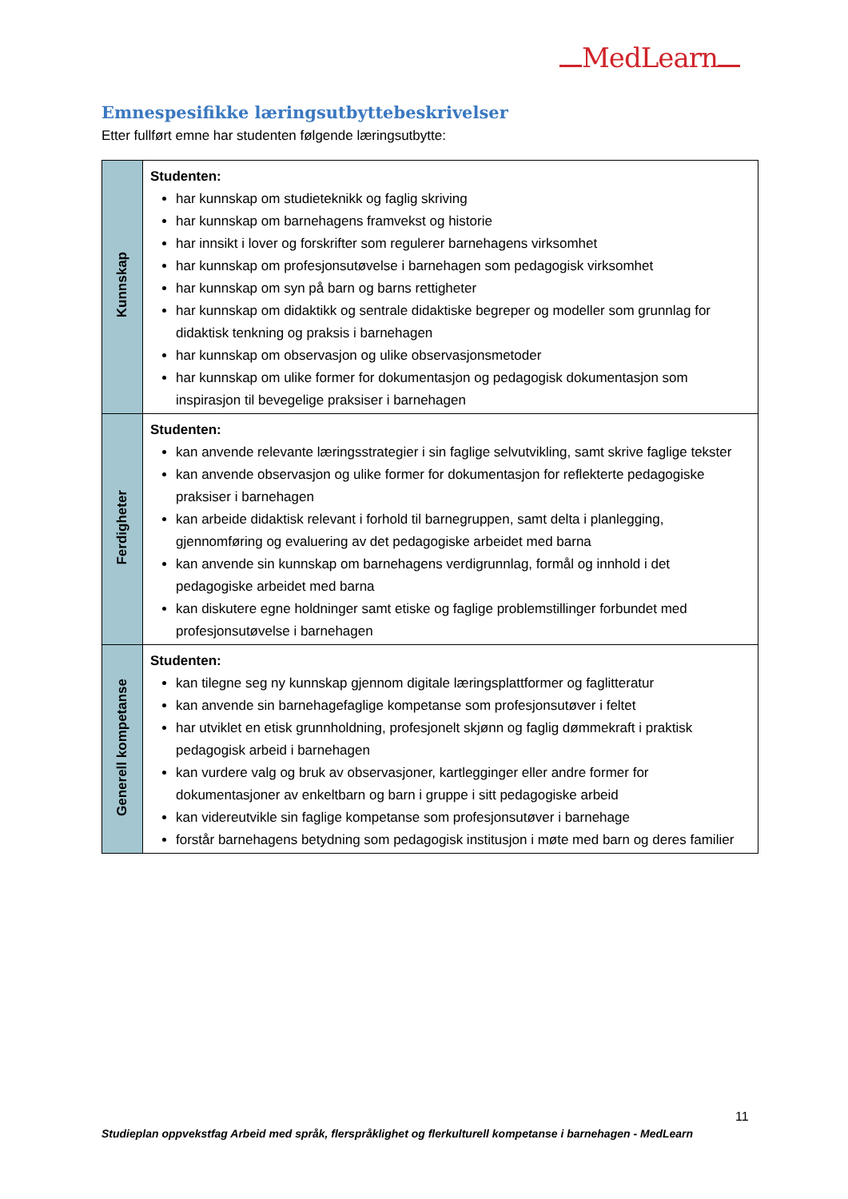MedLearn
Emnespesifikke læringsutbyttebeskrivelser
Etter fullført emne har studenten følgende læringsutbytte:
| Kunnskap | Studenten: har kunnskap om studieteknikk og faglig skriving har kunnskap om barnehagens framvekst og historie har innsikt i lover og forskrifter som regulerer barnehagens virksomhet har kunnskap om profesjonsutøvelse i barnehagen som pedagogisk virksomhet har kunnskap om syn på barn og barns rettigheter har kunnskap om didaktikk og sentrale didaktiske begreper og modeller som grunnlag for didaktisk tenkning og praksis i barnehagen har kunnskap om observasjon og ulike observasjonsmetoder har kunnskap om ulike former for dokumentasjon og pedagogisk dokumentasjon som inspirasjon til bevegelige praksiser i barnehagen |
| Ferdigheter | Studenten: kan anvende relevante læringsstrategier i sin faglige selvutvikling, samt skrive faglige tekster kan anvende observasjon og ulike former for dokumentasjon for reflekterte pedagogiske praksiser i barnehagen kan arbeide didaktisk relevant i forhold til barnegruppen, samt delta i planlegging, gjennomføring og evaluering av det pedagogiske arbeidet med barna kan anvende sin kunnskap om barnehagens verdigrunnlag, formål og innhold i det pedagogiske arbeidet med barna kan diskutere egne holdninger samt etiske og faglige problemstillinger forbundet med profesjonsutøvelse i barnehagen |
| Generell kompetanse | Studenten: kan tilegne seg ny kunnskap gjennom digitale læringsplattformer og faglitteratur kan anvende sin barnehagefaglige kompetanse som profesjonsutøver i feltet har utviklet en etisk grunnholdning, profesjonelt skjønn og faglig dømmekraft i praktisk pedagogisk arbeid i barnehagen kan vurdere valg og bruk av observasjoner, kartlegginger eller andre former for dokumentasjoner av enkeltbarn og barn i gruppe i sitt pedagogiske arbeid kan videreutvikle sin faglige kompetanse som profesjonsutøver i barnehage forstår barnehagens betydning som pedagogisk institusjon i møte med barn og deres familier |
11
Studieplan oppvekstfag Arbeid med språk, flerspråklighet og flerkulturell kompetanse i barnehagen - MedLearn